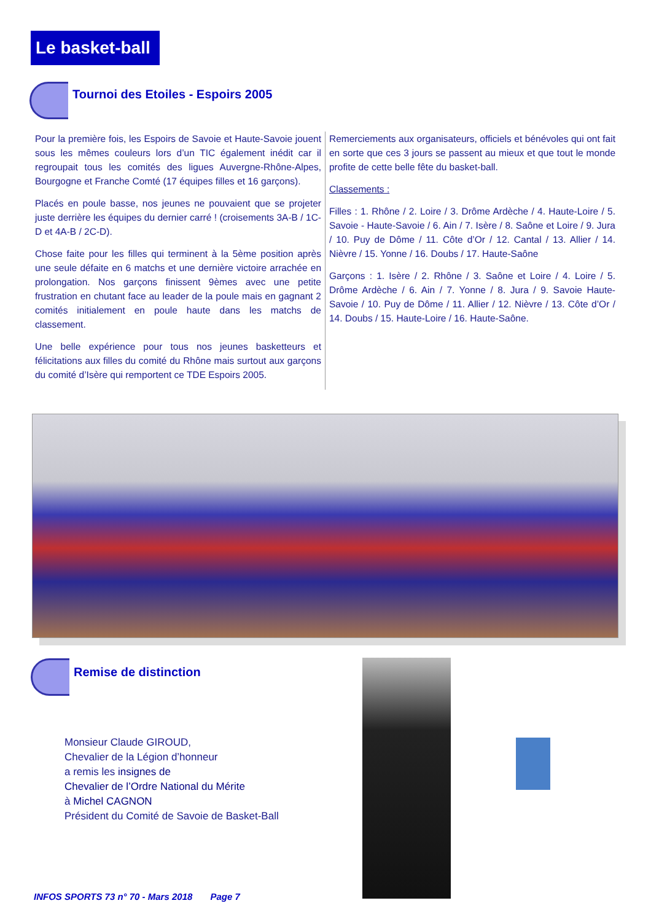Le basket-ball
Tournoi des Etoiles - Espoirs 2005
Pour la première fois, les Espoirs de Savoie et Haute-Savoie jouent sous les mêmes couleurs lors d’un TIC également inédit car il regroupait tous les comités des ligues Auvergne-Rhône-Alpes, Bourgogne et Franche Comté (17 équipes filles et 16 garçons).
Placés en poule basse, nos jeunes ne pouvaient que se projeter juste derrière les équipes du dernier carré ! (croisements 3A-B / 1C-D et 4A-B / 2C-D).
Chose faite pour les filles qui terminent à la 5ème position après une seule défaite en 6 matchs et une dernière victoire arrachée en prolongation. Nos garçons finissent 9èmes avec une petite frustration en chutant face au leader de la poule mais en gagnant 2 comités initialement en poule haute dans les matchs de classement.
Une belle expérience pour tous nos jeunes basketteurs et félicitations aux filles du comité du Rhône mais surtout aux garçons du comité d’Isère qui remportent ce TDE Espoirs 2005.
Remerciements aux organisateurs, officiels et bénévoles qui ont fait en sorte que ces 3 jours se passent au mieux et que tout le monde profite de cette belle fête du basket-ball.
Classements :
Filles : 1. Rhône / 2. Loire / 3. Drôme Ardèche / 4. Haute-Loire / 5. Savoie - Haute-Savoie / 6. Ain / 7. Isère / 8. Saône et Loire / 9. Jura / 10. Puy de Dôme / 11. Côte d’Or / 12. Cantal / 13. Allier / 14. Nièvre / 15. Yonne / 16. Doubs / 17. Haute-Saône
Garçons : 1. Isère / 2. Rhône / 3. Saône et Loire / 4. Loire / 5. Drôme Ardèche / 6. Ain / 7. Yonne / 8. Jura / 9. Savoie Haute-Savoie / 10. Puy de Dôme / 11. Allier / 12. Nièvre / 13. Côte d’Or / 14. Doubs / 15. Haute-Loire / 16. Haute-Saône.
Remise de distinction
Monsieur Claude GIROUD,
Chevalier de la Légion d’honneur
a remis les insignes de
Chevalier de l’Ordre National du Mérite
à Michel CAGNON
Président du Comité de Savoie de Basket-Ball
INFOS SPORTS 73 n° 70 - Mars 2018 Page 7